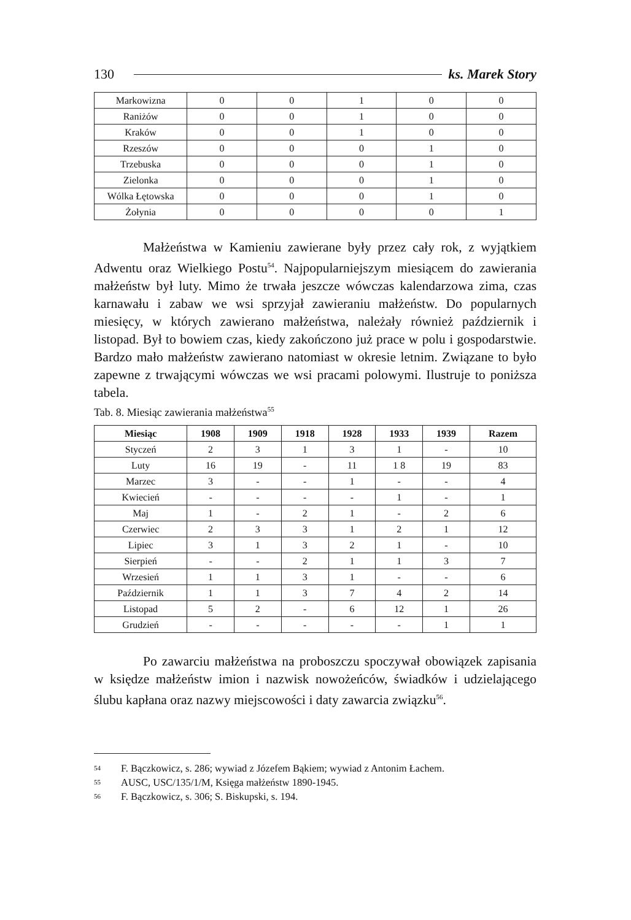130 ks. Marek Story
| Markowizna | 0 | 0 | 1 | 0 | 0 |
| Raniżów | 0 | 0 | 1 | 0 | 0 |
| Kraków | 0 | 0 | 1 | 0 | 0 |
| Rzeszów | 0 | 0 | 0 | 1 | 0 |
| Trzebuska | 0 | 0 | 0 | 1 | 0 |
| Zielonka | 0 | 0 | 0 | 1 | 0 |
| Wólka Łętowska | 0 | 0 | 0 | 1 | 0 |
| Żołynia | 0 | 0 | 0 | 0 | 1 |
Małżeństwa w Kamieniu zawierane były przez cały rok, z wyjątkiem Adwentu oraz Wielkiego Postu<sup>54</sup>. Najpopularniejszym miesiącem do zawierania małżeństw był luty. Mimo że trwała jeszcze wówczas kalendarzowa zima, czas karnawału i zabaw we wsi sprzyjał zawieraniu małżeństw. Do popularnych miesięcy, w których zawierano małżeństwa, należały również październik i listopad. Był to bowiem czas, kiedy zakończono już prace w polu i gospodarstwie. Bardzo mało małżeństw zawierano natomiast w okresie letnim. Związane to było zapewne z trwającymi wówczas we wsi pracami polowymi. Ilustruje to poniższa tabela.
Tab. 8. Miesiąc zawierania małżeństwa<sup>55</sup>
| Miesiąc | 1908 | 1909 | 1918 | 1928 | 1933 | 1939 | Razem |
| --- | --- | --- | --- | --- | --- | --- | --- |
| Styczeń | 2 | 3 | 1 | 3 | 1 | - | 10 |
| Luty | 16 | 19 | - | 11 | 1 8 | 19 | 83 |
| Marzec | 3 | - | - | 1 | - | - | 4 |
| Kwiecień | - | - | - | - | 1 | - | 1 |
| Maj | 1 | - | 2 | 1 | - | 2 | 6 |
| Czerwiec | 2 | 3 | 3 | 1 | 2 | 1 | 12 |
| Lipiec | 3 | 1 | 3 | 2 | 1 | - | 10 |
| Sierpień | - | - | 2 | 1 | 1 | 3 | 7 |
| Wrzesień | 1 | 1 | 3 | 1 | - | - | 6 |
| Październik | 1 | 1 | 3 | 7 | 4 | 2 | 14 |
| Listopad | 5 | 2 | - | 6 | 12 | 1 | 26 |
| Grudzień | - | - | - | - | - | 1 | 1 |
Po zawarciu małżeństwa na proboszczu spoczywał obowiązek zapisania w księdze małżeństw imion i nazwisk nowożeńców, świadków i udzielającego ślubu kapłana oraz nazwy miejscowości i daty zawarcia związku<sup>56</sup>.
54 F. Bączkowicz, s. 286; wywiad z Józefem Bąkiem; wywiad z Antonim Łachem.
55 AUSC, USC/135/1/M, Księga małżeństw 1890-1945.
56 F. Bączkowicz, s. 306; S. Biskupski, s. 194.